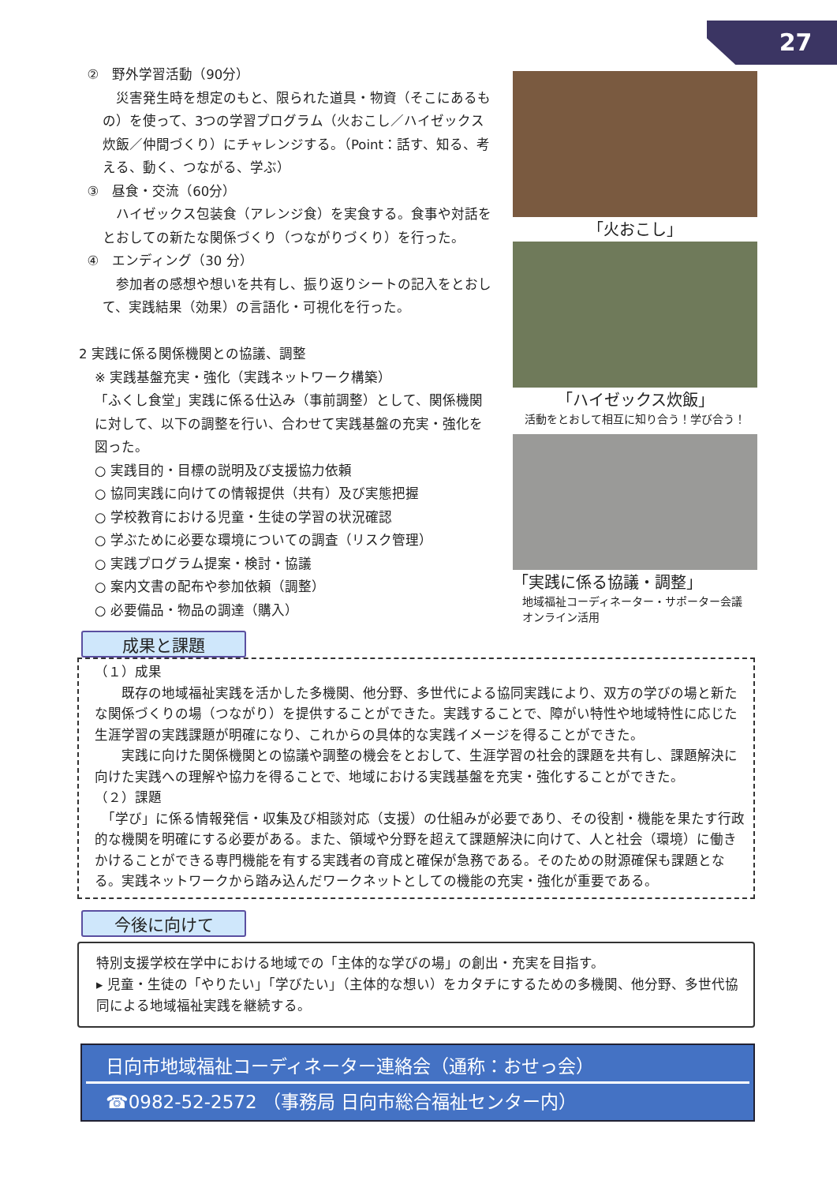27
②　野外学習活動（90分）
　災害発生時を想定のもと、限られた道具・物資（そこにあるもの）を使って、3つの学習プログラム（火おこし／ハイゼックス炊飯／仲間づくり）にチャレンジする。（Point：話す、知る、考える、動く、つながる、学ぶ）
③　昼食・交流（60分）
　ハイゼックス包装食（アレンジ食）を実食する。食事や対話をとおしての新たな関係づくり（つながりづくり）を行った。
④　エンディング（30 分）
　参加者の感想や想いを共有し、振り返りシートの記入をとおして、実践結果（効果）の言語化・可視化を行った。
2 実践に係る関係機関との協議、調整
※ 実践基盤充実・強化（実践ネットワーク構築）
「ふくし食堂」実践に係る仕込み（事前調整）として、関係機関に対して、以下の調整を行い、合わせて実践基盤の充実・強化を図った。
○ 実践目的・目標の説明及び支援協力依頼
○ 協同実践に向けての情報提供（共有）及び実態把握
○ 学校教育における児童・生徒の学習の状況確認
○ 学ぶために必要な環境についての調査（リスク管理）
○ 実践プログラム提案・検討・協議
○ 案内文書の配布や参加依頼（調整）
○ 必要備品・物品の調達（購入）
「火おこし」
「ハイゼックス炊飯」
活動をとおして相互に知り合う！学び合う！
「実践に係る協議・調整」
地域福祉コーディネーター・サポーター会議
オンライン活用
成果と課題
（１）成果
　　既存の地域福祉実践を活かした多機関、他分野、多世代による協同実践により、双方の学びの場と新たな関係づくりの場（つながり）を提供することができた。実践することで、障がい特性や地域特性に応じた生涯学習の実践課題が明確になり、これからの具体的な実践イメージを得ることができた。
　　実践に向けた関係機関との協議や調整の機会をとおして、生涯学習の社会的課題を共有し、課題解決に向けた実践への理解や協力を得ることで、地域における実践基盤を充実・強化することができた。
（２）課題
　「学び」に係る情報発信・収集及び相談対応（支援）の仕組みが必要であり、その役割・機能を果たす行政的な機関を明確にする必要がある。また、領域や分野を超えて課題解決に向けて、人と社会（環境）に働きかけることができる専門機能を有する実践者の育成と確保が急務である。そのための財源確保も課題となる。実践ネットワークから踏み込んだワークネットとしての機能の充実・強化が重要である。
今後に向けて
特別支援学校在学中における地域での「主体的な学びの場」の創出・充実を目指す。
▸ 児童・生徒の「やりたい」「学びたい」（主体的な想い）をカタチにするための多機関、他分野、多世代協同による地域福祉実践を継続する。
日向市地域福祉コーディネーター連絡会（通称：おせっ会）
☎0982-52-2572 （事務局 日向市総合福祉センター内）